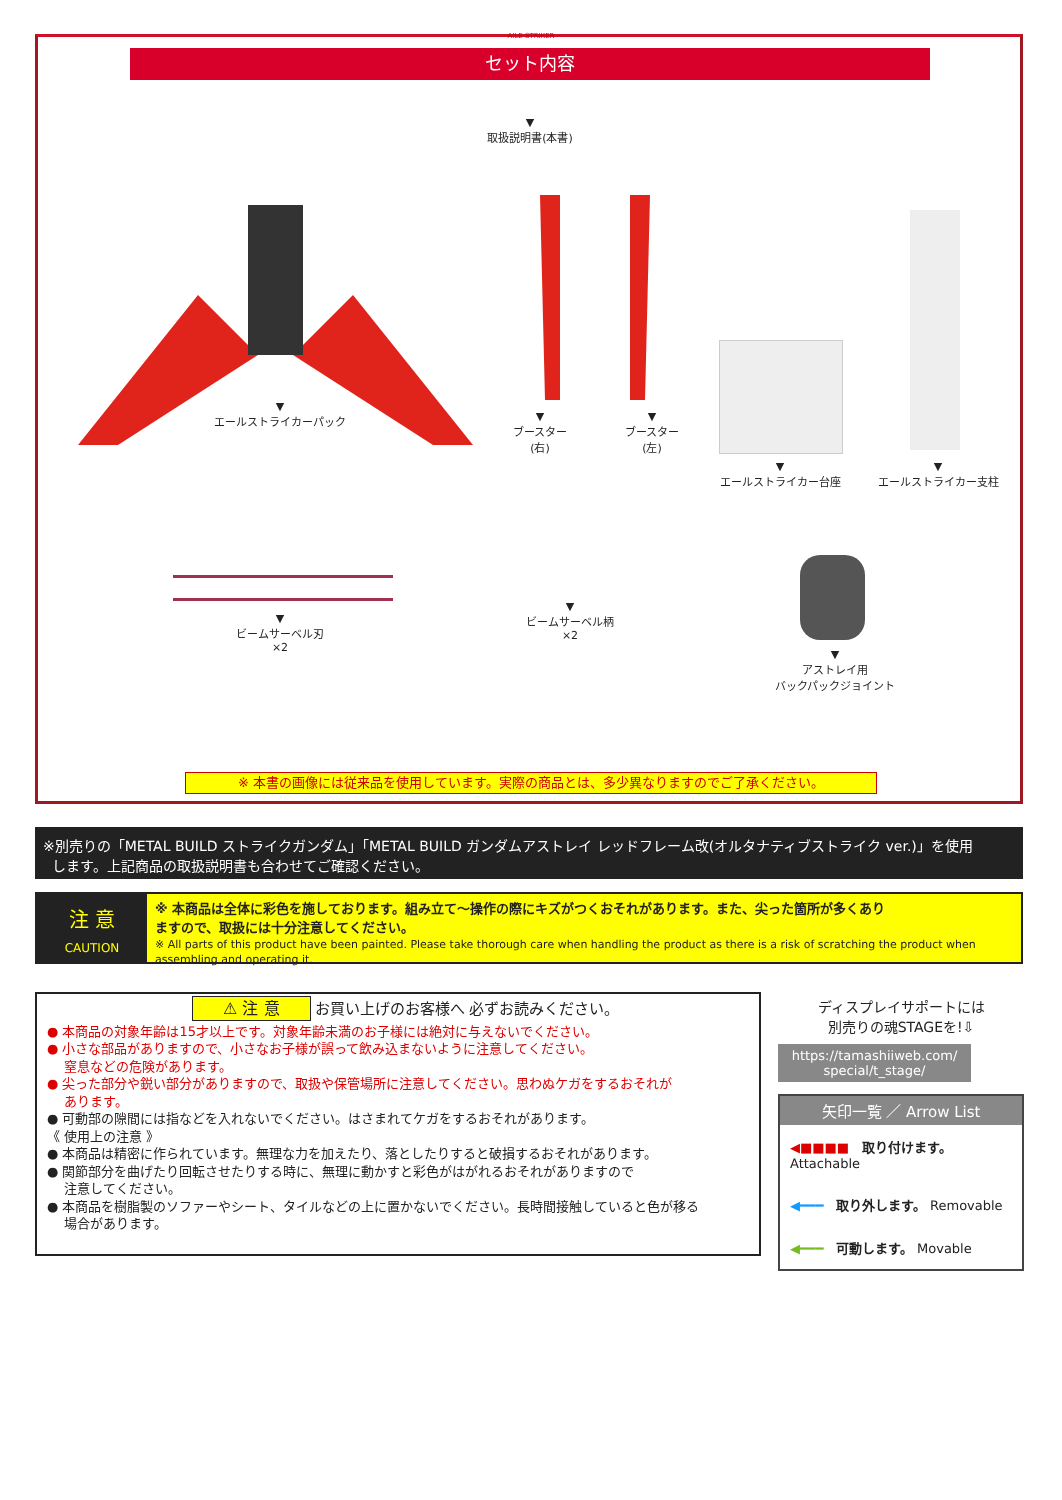AILE STRIKER
セット内容
▼
取扱説明書(本書)
▼
エールストライカーパック
▼
ブースター
(右)
▼
ブースター
(左)
▼
エールストライカー台座
▼
エールストライカー支柱
▼
ビームサーベル刃
×2
▼
ビームサーベル柄
×2
▼
アストレイ用
バックパックジョイント
※ 本書の画像には従来品を使用しています。実際の商品とは、多少異なりますのでご了承ください。
※別売りの「METAL BUILD ストライクガンダム」「METAL BUILD ガンダムアストレイ レッドフレーム改(オルタナティブストライク ver.)」を使用
します。上記商品の取扱説明書も合わせてご確認ください。
注 意
CAUTION
※ 本商品は全体に彩色を施しております。組み立て～操作の際にキズがつくおそれがあります。また、尖った箇所が多くあり
ますので、取扱には十分注意してください。
※ All parts of this product have been painted. Please take thorough care when handling the product as there is a risk of scratching the product when assembling and operating it.
⚠ 注 意 お買い上げのお客様へ 必ずお読みください。
● 本商品の対象年齢は15才以上です。対象年齢未満のお子様には絶対に与えないでください。
● 小さな部品がありますので、小さなお子様が誤って飲み込まないように注意してください。
窒息などの危険があります。
● 尖った部分や鋭い部分がありますので、取扱や保管場所に注意してください。思わぬケガをするおそれが
あります。
● 可動部の隙間には指などを入れないでください。はさまれてケガをするおそれがあります。
《 使用上の注意 》
● 本商品は精密に作られています。無理な力を加えたり、落としたりすると破損するおそれがあります。
● 関節部分を曲げたり回転させたりする時に、無理に動かすと彩色がはがれるおそれがありますので
注意してください。
● 本商品を樹脂製のソファーやシート、タイルなどの上に置かないでください。長時間接触していると色が移る
場合があります。
ディスプレイサポートには
別売りの魂STAGEを!⇩
https://tamashiiweb.com/
special/t_stage/
矢印一覧 ／ Arrow List
◀■■■■ 取り付けます。 Attachable
◀━━━ 取り外します。 Removable
◀━━━ 可動します。 Movable